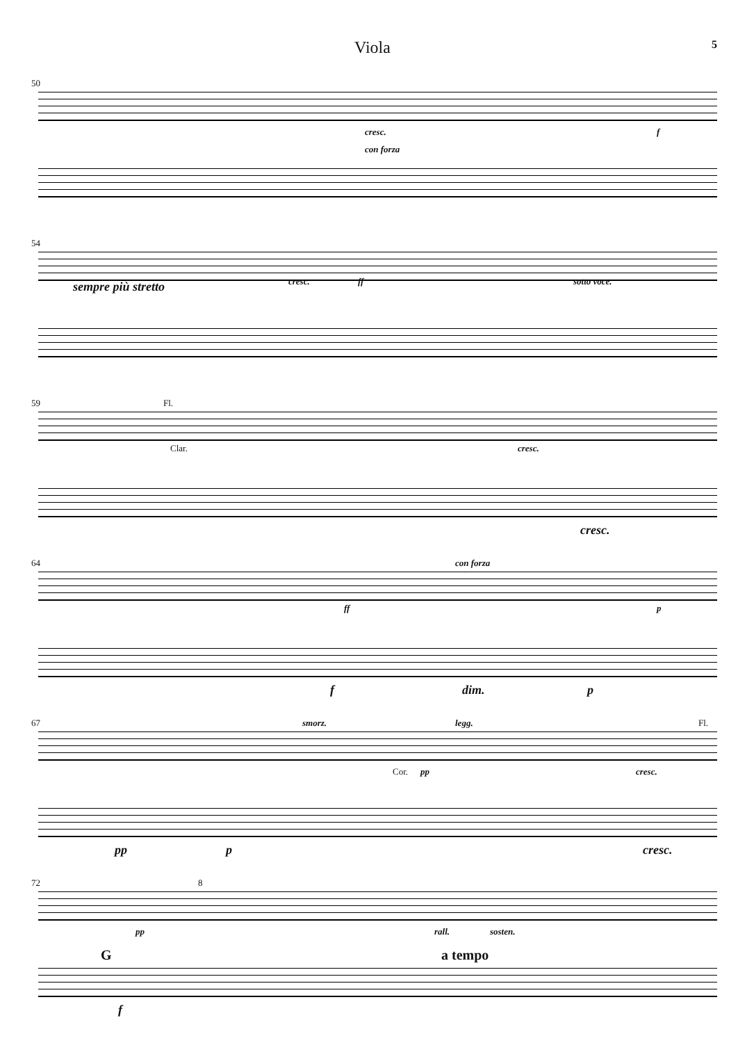Viola 5
50
cresc.
con forza
f
54
sempre più stretto cresc. ff sotto voce.
59 Fl.
Clar. cresc.
cresc.
64
con forza
ff p
f dim. p
67
smorz. legg.
Cor. pp cresc.
Fl.
pp p cresc.
72 8
pp rall. sosten.
G a tempo
f